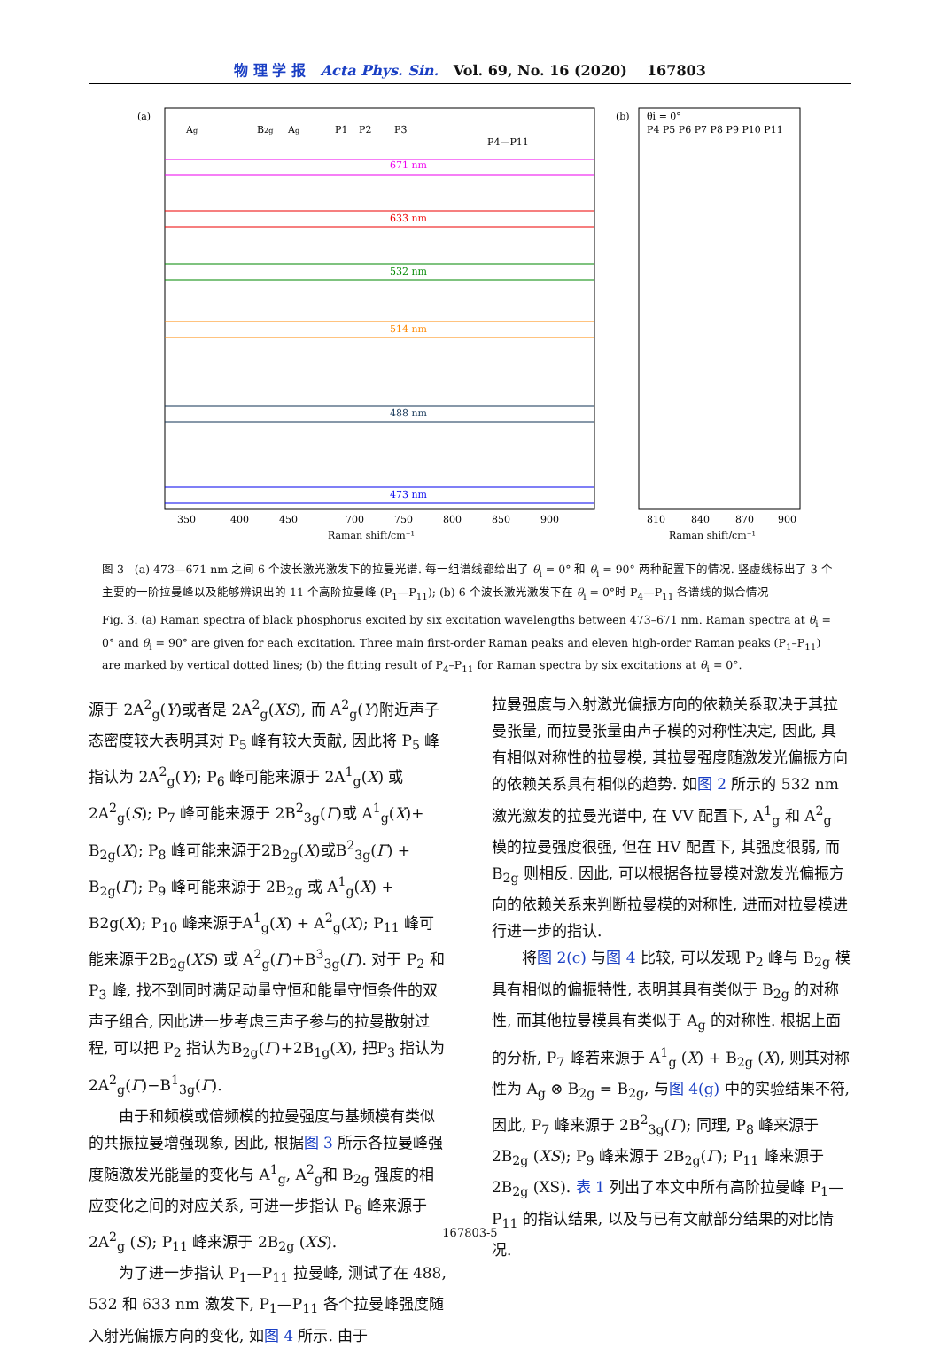物 理 学 报 Acta Phys. Sin. Vol. 69, No. 16 (2020) 167803
(a)
(b)
350
400
450
700
750
800
850
900
810
840
870
900
Raman shift/cm⁻¹
Raman shift/cm⁻¹
Ag
B2g
Ag
P1
P2
P3
P4—P11
671 nm
633 nm
532 nm
514 nm
488 nm
473 nm
θi = 0°
P4 P5 P6 P7 P8 P9 P10 P11
图 3 (a) 473—671 nm 之间 6 个波长激光激发下的拉曼光谱. 每一组谱线都给出了 θ<sub>i</sub> = 0° 和 θ<sub>i</sub> = 90° 两种配置下的情况. 竖虚线标出了 3 个主要的一阶拉曼峰以及能够辨识出的 11 个高阶拉曼峰 (P<sub>1</sub>—P<sub>11</sub>); (b) 6 个波长激光激发下在 θ<sub>i</sub> = 0°时 P<sub>4</sub>—P<sub>11</sub> 各谱线的拟合情况
Fig. 3. (a) Raman spectra of black phosphorus excited by six excitation wavelengths between 473–671 nm. Raman spectra at θ<sub>i</sub> = 0° and θ<sub>i</sub> = 90° are given for each excitation. Three main first-order Raman peaks and eleven high-order Raman peaks (P<sub>1</sub>–P<sub>11</sub>) are marked by vertical dotted lines; (b) the fitting result of P<sub>4</sub>–P<sub>11</sub> for Raman spectra by six excitations at θ<sub>i</sub> = 0°.
源于 2A<sup>2</sup><sub>g</sub>(Y)或者是 2A<sup>2</sup><sub>g</sub>(XS), 而 A<sup>2</sup><sub>g</sub>(Y)附近声子态密度较大表明其对 P<sub>5</sub> 峰有较大贡献, 因此将 P<sub>5</sub> 峰指认为 2A<sup>2</sup><sub>g</sub>(Y); P<sub>6</sub> 峰可能来源于 2A<sup>1</sup><sub>g</sub>(X) 或 2A<sup>2</sup><sub>g</sub>(S); P<sub>7</sub> 峰可能来源于 2B<sup>2</sup><sub>3g</sub>(Γ)或 A<sup>1</sup><sub>g</sub>(X)+ B<sub>2g</sub>(X); P<sub>8</sub> 峰可能来源于2B<sub>2g</sub>(X)或B<sup>2</sup><sub>3g</sub>(Γ) + B<sub>2g</sub>(Γ); P<sub>9</sub> 峰可能来源于 2B<sub>2g</sub> 或 A<sup>1</sup><sub>g</sub>(X) + B2g(X); P<sub>10</sub> 峰来源于A<sup>1</sup><sub>g</sub>(X) + A<sup>2</sup><sub>g</sub>(X); P<sub>11</sub> 峰可能来源于2B<sub>2g</sub>(XS) 或 A<sup>2</sup><sub>g</sub>(Γ)+B<sup>3</sup><sub>3g</sub>(Γ). 对于 P<sub>2</sub> 和 P<sub>3</sub> 峰, 找不到同时满足动量守恒和能量守恒条件的双声子组合, 因此进一步考虑三声子参与的拉曼散射过程, 可以把 P<sub>2</sub> 指认为B<sub>2g</sub>(Γ)+2B<sub>1g</sub>(X), 把P<sub>3</sub> 指认为2A<sup>2</sup><sub>g</sub>(Γ)−B<sup>1</sup><sub>3g</sub>(Γ).
由于和频模或倍频模的拉曼强度与基频模有类似的共振拉曼增强现象, 因此, 根据图 3 所示各拉曼峰强度随激发光能量的变化与 A<sup>1</sup><sub>g</sub>, A<sup>2</sup><sub>g</sub>和 B<sub>2g</sub> 强度的相应变化之间的对应关系, 可进一步指认 P<sub>6</sub> 峰来源于 2A<sup>2</sup><sub>g</sub> (S); P<sub>11</sub> 峰来源于 2B<sub>2g</sub> (XS).
为了进一步指认 P<sub>1</sub>—P<sub>11</sub> 拉曼峰, 测试了在 488, 532 和 633 nm 激发下, P<sub>1</sub>—P<sub>11</sub> 各个拉曼峰强度随入射光偏振方向的变化, 如图 4 所示. 由于
拉曼强度与入射激光偏振方向的依赖关系取决于其拉曼张量, 而拉曼张量由声子模的对称性决定, 因此, 具有相似对称性的拉曼模, 其拉曼强度随激发光偏振方向的依赖关系具有相似的趋势. 如图 2 所示的 532 nm 激光激发的拉曼光谱中, 在 VV 配置下, A<sup>1</sup><sub>g</sub> 和 A<sup>2</sup><sub>g</sub> 模的拉曼强度很强, 但在 HV 配置下, 其强度很弱, 而 B<sub>2g</sub> 则相反. 因此, 可以根据各拉曼模对激发光偏振方向的依赖关系来判断拉曼模的对称性, 进而对拉曼模进行进一步的指认.
将图 2(c) 与图 4 比较, 可以发现 P<sub>2</sub> 峰与 B<sub>2g</sub> 模具有相似的偏振特性, 表明其具有类似于 B<sub>2g</sub> 的对称性, 而其他拉曼模具有类似于 A<sub>g</sub> 的对称性. 根据上面的分析, P<sub>7</sub> 峰若来源于 A<sup>1</sup><sub>g</sub> (X) + B<sub>2g</sub> (X), 则其对称性为 A<sub>g</sub> ⊗ B<sub>2g</sub> = B<sub>2g</sub>, 与图 4(g) 中的实验结果不符, 因此, P<sub>7</sub> 峰来源于 2B<sup>2</sup><sub>3g</sub>(Γ); 同理, P<sub>8</sub> 峰来源于 2B<sub>2g</sub> (XS); P<sub>9</sub> 峰来源于 2B<sub>2g</sub>(Γ); P<sub>11</sub> 峰来源于 2B<sub>2g</sub> (XS). 表 1 列出了本文中所有高阶拉曼峰 P<sub>1</sub>—P<sub>11</sub> 的指认结果, 以及与已有文献部分结果的对比情况.
167803-5